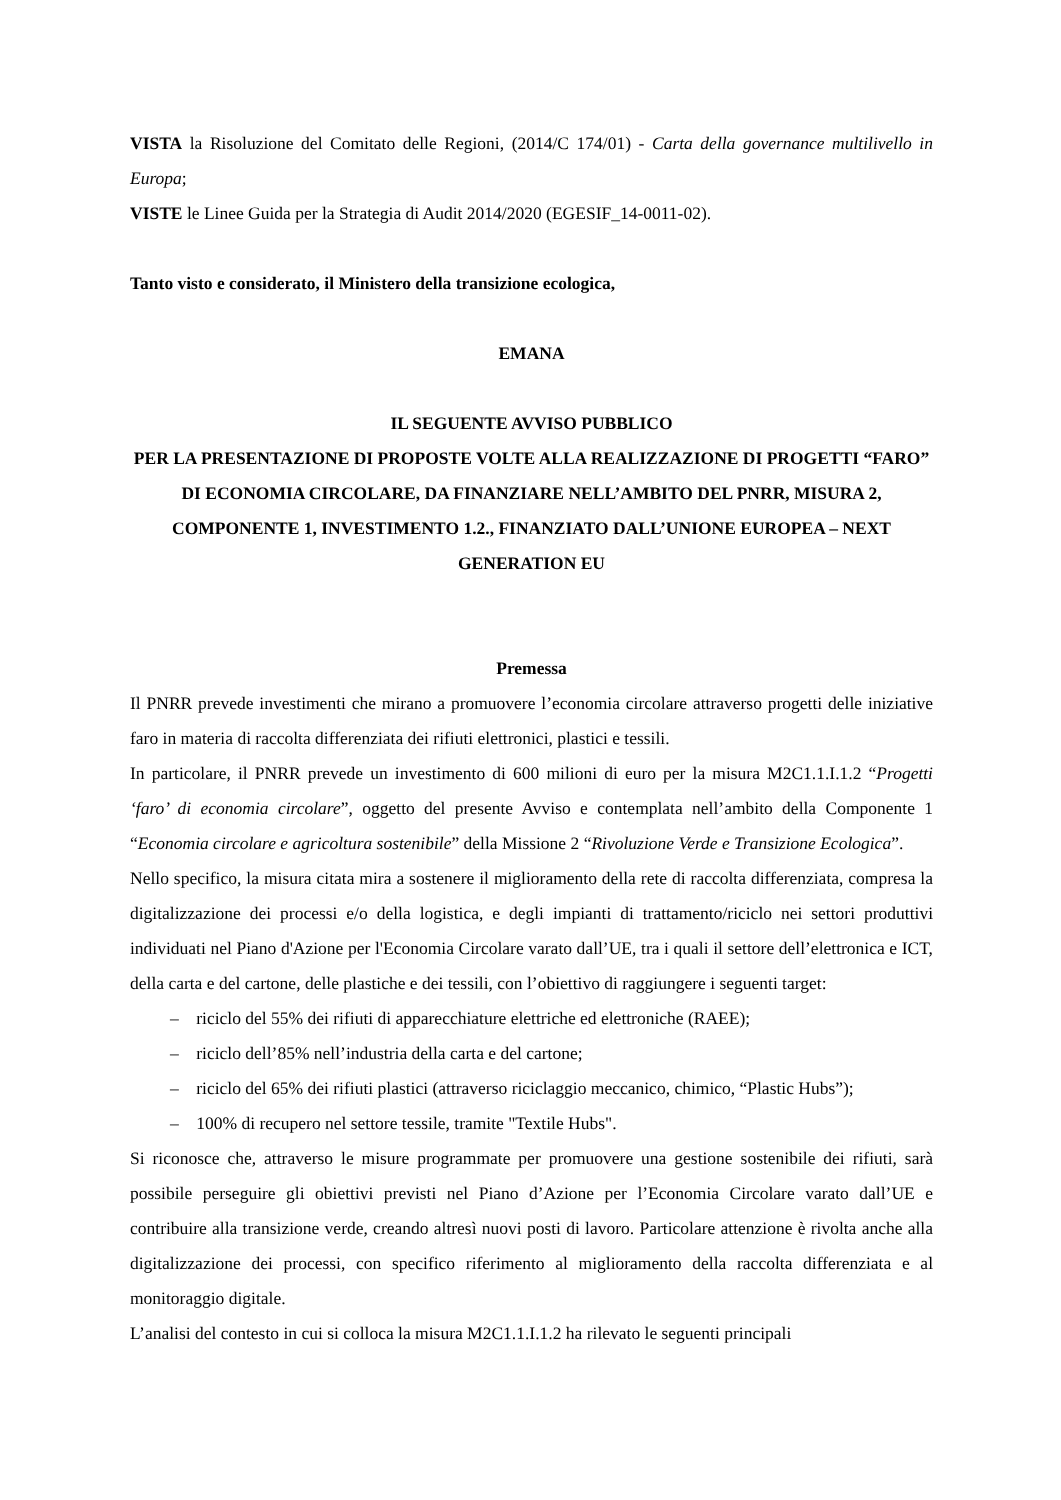VISTA la Risoluzione del Comitato delle Regioni, (2014/C 174/01) - Carta della governance multilivello in Europa;
VISTE le Linee Guida per la Strategia di Audit 2014/2020 (EGESIF_14-0011-02).
Tanto visto e considerato, il Ministero della transizione ecologica,
EMANA
IL SEGUENTE AVVISO PUBBLICO
PER LA PRESENTAZIONE DI PROPOSTE VOLTE ALLA REALIZZAZIONE DI PROGETTI “FARO” DI ECONOMIA CIRCOLARE, DA FINANZIARE NELL’AMBITO DEL PNRR, MISURA 2, COMPONENTE 1, INVESTIMENTO 1.2., FINANZIATO DALL’UNIONE EUROPEA – NEXT GENERATION EU
Premessa
Il PNRR prevede investimenti che mirano a promuovere l’economia circolare attraverso progetti delle iniziative faro in materia di raccolta differenziata dei rifiuti elettronici, plastici e tessili.
In particolare, il PNRR prevede un investimento di 600 milioni di euro per la misura M2C1.1.I.1.2 “Progetti ‘faro’ di economia circolare”, oggetto del presente Avviso e contemplata nell’ambito della Componente 1 “Economia circolare e agricoltura sostenibile” della Missione 2 “Rivoluzione Verde e Transizione Ecologica”.
Nello specifico, la misura citata mira a sostenere il miglioramento della rete di raccolta differenziata, compresa la digitalizzazione dei processi e/o della logistica, e degli impianti di trattamento/riciclo nei settori produttivi individuati nel Piano d'Azione per l'Economia Circolare varato dall’UE, tra i quali il settore dell’elettronica e ICT, della carta e del cartone, delle plastiche e dei tessili, con l’obiettivo di raggiungere i seguenti target:
– riciclo del 55% dei rifiuti di apparecchiature elettriche ed elettroniche (RAEE);
– riciclo dell’85% nell’industria della carta e del cartone;
– riciclo del 65% dei rifiuti plastici (attraverso riciclaggio meccanico, chimico, “Plastic Hubs”);
– 100% di recupero nel settore tessile, tramite "Textile Hubs".
Si riconosce che, attraverso le misure programmate per promuovere una gestione sostenibile dei rifiuti, sarà possibile perseguire gli obiettivi previsti nel Piano d’Azione per l’Economia Circolare varato dall’UE e contribuire alla transizione verde, creando altresì nuovi posti di lavoro. Particolare attenzione è rivolta anche alla digitalizzazione dei processi, con specifico riferimento al miglioramento della raccolta differenziata e al monitoraggio digitale.
L’analisi del contesto in cui si colloca la misura M2C1.1.I.1.2 ha rilevato le seguenti principali